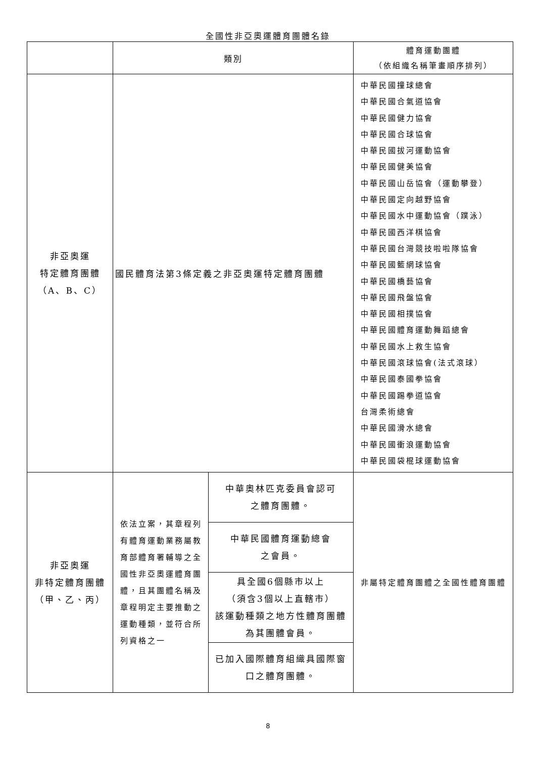全國性非亞奧運體育團體名錄
| | 類別 | | 體育運動團體 （依組織名稱筆畫順序排列） |
| --- | --- | --- | --- |
| 非亞奧運 特定體育團體 （A、B、C） | 國民體育法第3條定義之非亞奧運特定體育團體 | | 中華民國撞球總會 中華民國合氣道協會 中華民國健力協會 中華民國合球協會 中華民國拔河運動協會 中華民國健美協會 中華民國山岳協會（運動攀登） 中華民國定向越野協會 中華民國水中運動協會（蹼泳） 中華民國西洋棋協會 中華民國台灣競技啦啦隊協會 中華民國籃網球協會 中華民國橋藝協會 中華民國飛盤協會 中華民國相撲協會 中華民國體育運動舞蹈總會 中華民國水上救生協會 中華民國滾球協會(法式滾球） 中華民國泰國拳協會 中華民國踢拳道協會 台灣柔術總會 中華民國滑水總會 中華民國衝浪運動協會 中華民國袋棍球運動協會 |
| 非亞奧運 非特定體育團體 （甲、乙、丙） | 依法立案，其章程列有體育運動業務屬教育部體育署輔導之全國性非亞奧運體育團體，且其團體名稱及章程明定主要推動之運動種類，並符合所列資格之一 | 中華奧林匹克委員會認可 之體育團體。 | 非屬特定體育團體之全國性體育團體 |
| | | 中華民國體育運動總會 之會員。 | |
| | | 具全國6個縣市以上 （須含3個以上直轄市） 該運動種類之地方性體育團體 為其團體會員。 | |
| | | 已加入國際體育組織具國際窗 口之體育團體。 | |
8